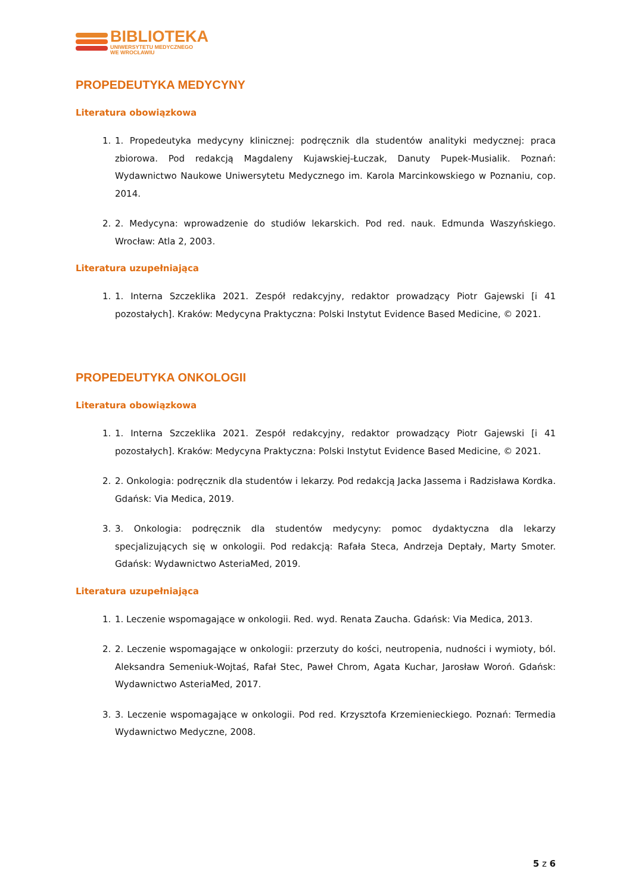BIBLIOTEKA
UNIWERSYTETU MEDYCZNEGO
WE WROCŁAWIU
PROPEDEUTYKA MEDYCYNY
Literatura obowiązkowa
1. 1. Propedeutyka medycyny klinicznej: podręcznik dla studentów analityki medycznej: praca zbiorowa. Pod redakcją Magdaleny Kujawskiej-Łuczak, Danuty Pupek-Musialik. Poznań: Wydawnictwo Naukowe Uniwersytetu Medycznego im. Karola Marcinkowskiego w Poznaniu, cop. 2014.
2. 2. Medycyna: wprowadzenie do studiów lekarskich. Pod red. nauk. Edmunda Waszyńskiego. Wrocław: Atla 2, 2003.
Literatura uzupełniająca
1. 1. Interna Szczeklika 2021. Zespół redakcyjny, redaktor prowadzący Piotr Gajewski [i 41 pozostałych]. Kraków: Medycyna Praktyczna: Polski Instytut Evidence Based Medicine, © 2021.
PROPEDEUTYKA ONKOLOGII
Literatura obowiązkowa
1. 1. Interna Szczeklika 2021. Zespół redakcyjny, redaktor prowadzący Piotr Gajewski [i 41 pozostałych]. Kraków: Medycyna Praktyczna: Polski Instytut Evidence Based Medicine, © 2021.
2. 2. Onkologia: podręcznik dla studentów i lekarzy. Pod redakcją Jacka Jassema i Radzisława Kordka. Gdańsk: Via Medica, 2019.
3. 3. Onkologia: podręcznik dla studentów medycyny: pomoc dydaktyczna dla lekarzy specjalizujących się w onkologii. Pod redakcją: Rafała Steca, Andrzeja Deptały, Marty Smoter. Gdańsk: Wydawnictwo AsteriaMed, 2019.
Literatura uzupełniająca
1. 1. Leczenie wspomagające w onkologii. Red. wyd. Renata Zaucha. Gdańsk: Via Medica, 2013.
2. 2. Leczenie wspomagające w onkologii: przerzuty do kości, neutropenia, nudności i wymioty, ból. Aleksandra Semeniuk-Wojtaś, Rafał Stec, Paweł Chrom, Agata Kuchar, Jarosław Woroń. Gdańsk: Wydawnictwo AsteriaMed, 2017.
3. 3. Leczenie wspomagające w onkologii. Pod red. Krzysztofa Krzemienieckiego. Poznań: Termedia Wydawnictwo Medyczne, 2008.
5 z 6